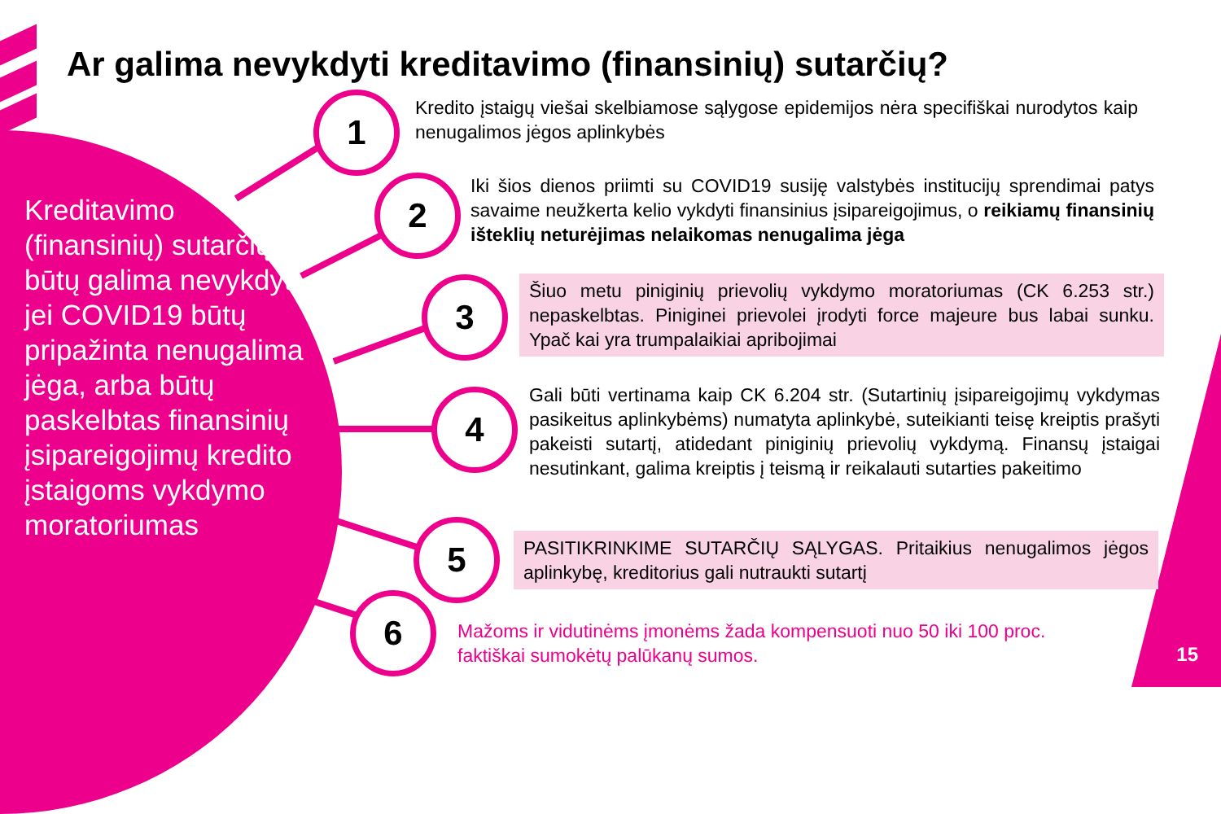Ar galima nevykdyti kreditavimo (finansinių) sutarčių?
1
2
3
4
5
6
Kreditavimo (finansinių) sutarčių būtų galima nevykdyti, jei COVID19 būtų pripažinta nenugalima jėga, arba būtų paskelbtas finansinių įsipareigojimų kredito įstaigoms vykdymo moratoriumas
Kredito įstaigų viešai skelbiamose sąlygose epidemijos nėra specifiškai nurodytos kaip nenugalimos jėgos aplinkybės
Iki šios dienos priimti su COVID19 susiję valstybės institucijų sprendimai patys savaime neužkerta kelio vykdyti finansinius įsipareigojimus, o reikiamų finansinių išteklių neturėjimas nelaikomas nenugalima jėga
Šiuo metu piniginių prievolių vykdymo moratoriumas (CK 6.253 str.) nepaskelbtas. Piniginei prievolei įrodyti force majeure bus labai sunku. Ypač kai yra trumpalaikiai apribojimai
Gali būti vertinama kaip CK 6.204 str. (Sutartinių įsipareigojimų vykdymas pasikeitus aplinkybėms) numatyta aplinkybė, suteikianti teisę kreiptis prašyti pakeisti sutartį, atidedant piniginių prievolių vykdymą. Finansų įstaigai nesutinkant, galima kreiptis į teismą ir reikalauti sutarties pakeitimo
PASITIKRINKIME SUTARČIŲ SĄLYGAS. Pritaikius nenugalimos jėgos aplinkybę, kreditorius gali nutraukti sutartį
Mažoms ir vidutinėms įmonėms žada kompensuoti nuo 50 iki 100 proc. faktiškai sumokėtų palūkanų sumos.
15